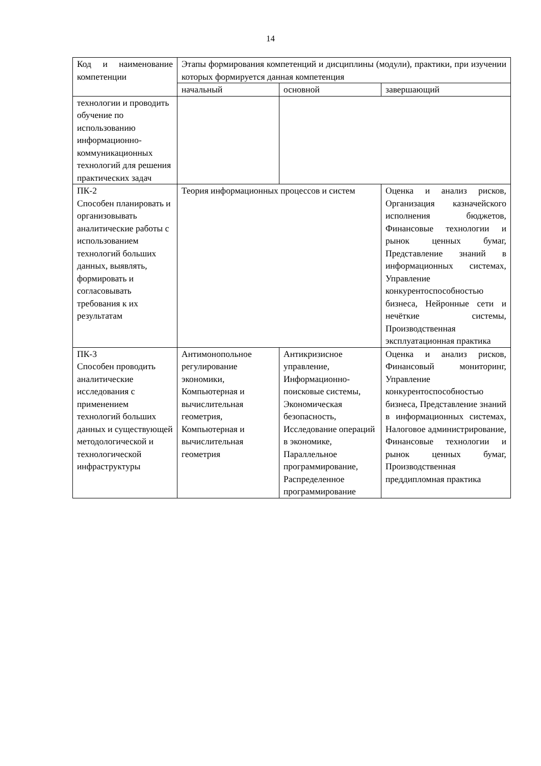14
| Код и наименование компетенции | Этапы формирования компетенций и дисциплины (модули), практики, при изучении которых формируется данная компетенция | | |
| --- | --- | --- | --- |
| | начальный | основной | завершающий |
| технологии и проводить обучение по использованию информационно-коммуникационных технологий для решения практических задач | | | |
| ПК-2 Способен планировать и организовывать аналитические работы с использованием технологий больших данных, выявлять, формировать и согласовывать требования к их результатам | Теория информационных процессов и систем | | Оценка и анализ рисков, Организация казначейского исполнения бюджетов, Финансовые технологии и рынок ценных бумаг, Представление знаний в информационных системах, Управление конкурентоспособностью бизнеса, Нейронные сети и нечёткие системы, Производственная эксплуатационная практика |
| ПК-3 Способен проводить аналитические исследования с применением технологий больших данных и существующей методологической и технологической инфраструктуры | Антимонопольное регулирование экономики, Компьютерная и вычислительная геометрия, Компьютерная и вычислительная геометрия | Антикризисное управление, Информационно-поисковые системы, Экономическая безопасность, Исследование операций в экономике, Параллельное программирование, Распределенное программирование | Оценка и анализ рисков, Финансовый мониторинг, Управление конкурентоспособностью бизнеса, Представление знаний в информационных системах, Налоговое администрирование, Финансовые технологии и рынок ценных бумаг, Производственная преддипломная практика |